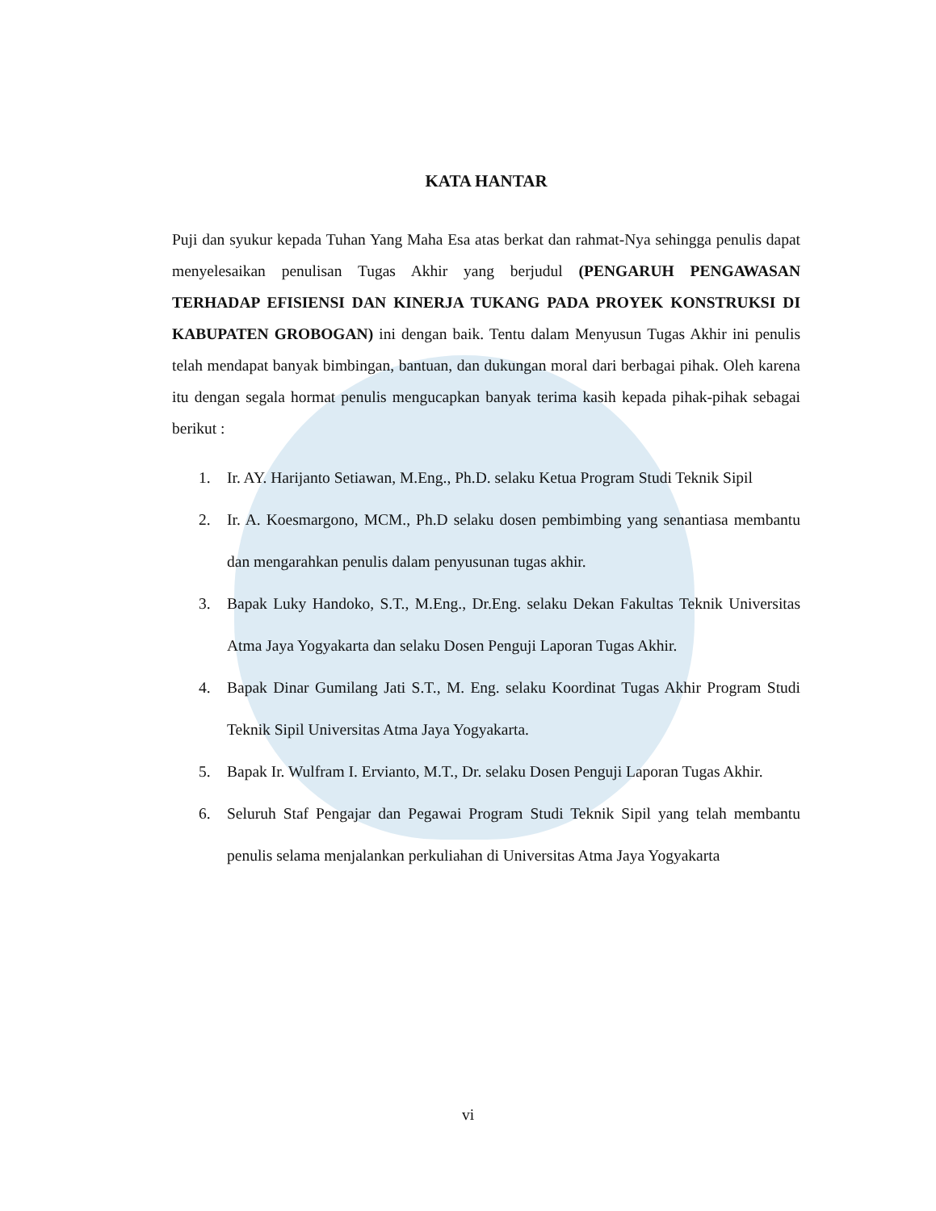KATA HANTAR
Puji dan syukur kepada Tuhan Yang Maha Esa atas berkat dan rahmat-Nya sehingga penulis dapat menyelesaikan penulisan Tugas Akhir yang berjudul (PENGARUH PENGAWASAN TERHADAP EFISIENSI DAN KINERJA TUKANG PADA PROYEK KONSTRUKSI DI KABUPATEN GROBOGAN) ini dengan baik. Tentu dalam Menyusun Tugas Akhir ini penulis telah mendapat banyak bimbingan, bantuan, dan dukungan moral dari berbagai pihak. Oleh karena itu dengan segala hormat penulis mengucapkan banyak terima kasih kepada pihak-pihak sebagai berikut :
1. Ir. AY. Harijanto Setiawan, M.Eng., Ph.D. selaku Ketua Program Studi Teknik Sipil
2. Ir. A. Koesmargono, MCM., Ph.D selaku dosen pembimbing yang senantiasa membantu dan mengarahkan penulis dalam penyusunan tugas akhir.
3. Bapak Luky Handoko, S.T., M.Eng., Dr.Eng. selaku Dekan Fakultas Teknik Universitas Atma Jaya Yogyakarta dan selaku Dosen Penguji Laporan Tugas Akhir.
4. Bapak Dinar Gumilang Jati S.T., M. Eng. selaku Koordinat Tugas Akhir Program Studi Teknik Sipil Universitas Atma Jaya Yogyakarta.
5. Bapak Ir. Wulfram I. Ervianto, M.T., Dr. selaku Dosen Penguji Laporan Tugas Akhir.
6. Seluruh Staf Pengajar dan Pegawai Program Studi Teknik Sipil yang telah membantu penulis selama menjalankan perkuliahan di Universitas Atma Jaya Yogyakarta
vi